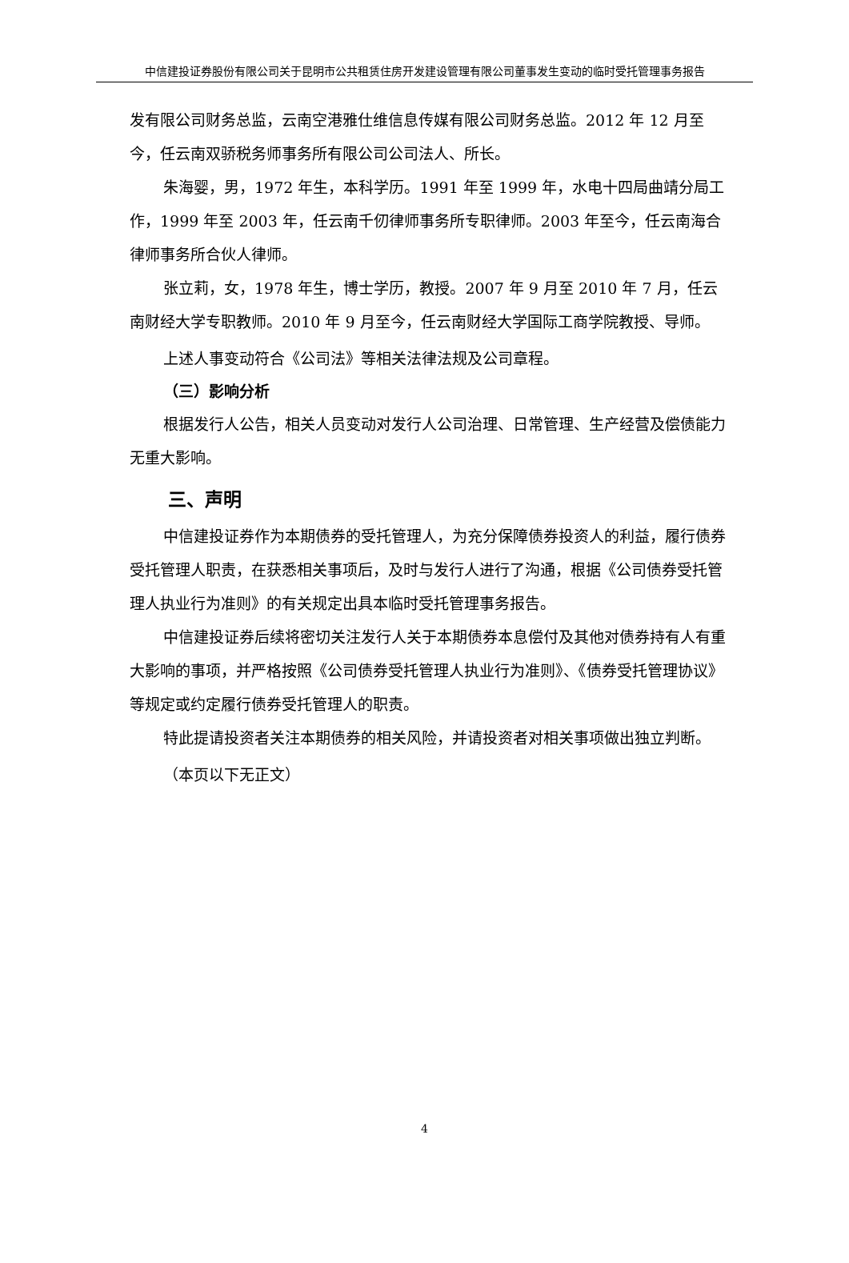中信建投证券股份有限公司关于昆明市公共租赁住房开发建设管理有限公司董事发生变动的临时受托管理事务报告
发有限公司财务总监，云南空港雅仕维信息传媒有限公司财务总监。2012 年 12 月至今，任云南双骄税务师事务所有限公司公司法人、所长。
朱海婴，男，1972 年生，本科学历。1991 年至 1999 年，水电十四局曲靖分局工作，1999 年至 2003 年，任云南千仞律师事务所专职律师。2003 年至今，任云南海合律师事务所合伙人律师。
张立莉，女，1978 年生，博士学历，教授。2007 年 9 月至 2010 年 7 月，任云南财经大学专职教师。2010 年 9 月至今，任云南财经大学国际工商学院教授、导师。
上述人事变动符合《公司法》等相关法律法规及公司章程。
（三）影响分析
根据发行人公告，相关人员变动对发行人公司治理、日常管理、生产经营及偿债能力无重大影响。
三、声明
中信建投证券作为本期债券的受托管理人，为充分保障债券投资人的利益，履行债券受托管理人职责，在获悉相关事项后，及时与发行人进行了沟通，根据《公司债券受托管理人执业行为准则》的有关规定出具本临时受托管理事务报告。
中信建投证券后续将密切关注发行人关于本期债券本息偿付及其他对债券持有人有重大影响的事项，并严格按照《公司债券受托管理人执业行为准则》、《债券受托管理协议》等规定或约定履行债券受托管理人的职责。
特此提请投资者关注本期债券的相关风险，并请投资者对相关事项做出独立判断。
（本页以下无正文）
4